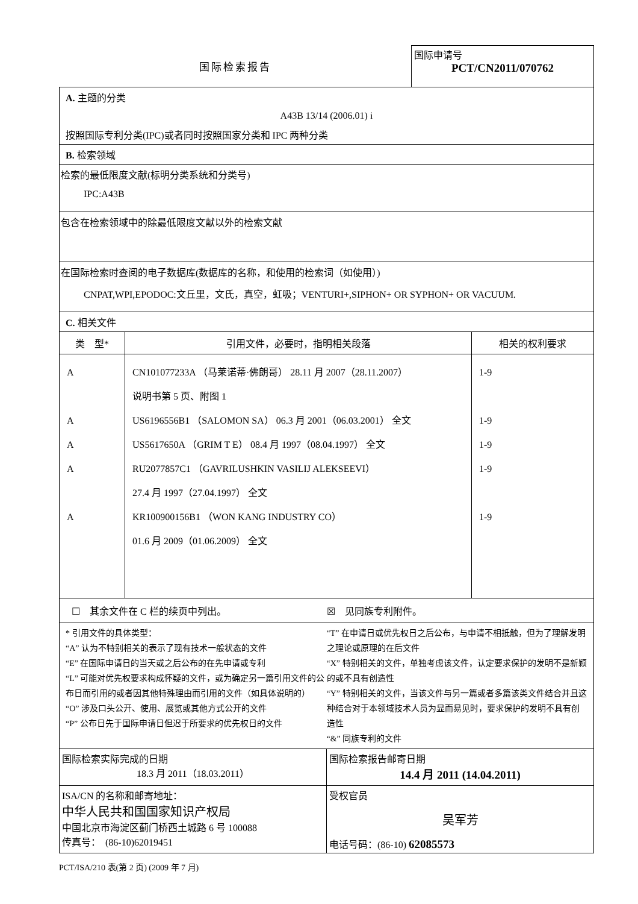国际检索报告
国际申请号
PCT/CN2011/070762
A. 主题的分类
A43B 13/14 (2006.01) i
按照国际专利分类(IPC)或者同时按照国家分类和 IPC 两种分类
B. 检索领域
检索的最低限度文献(标明分类系统和分类号)
IPC:A43B
包含在检索领域中的除最低限度文献以外的检索文献
在国际检索时查阅的电子数据库(数据库的名称，和使用的检索词（如使用）)
CNPAT,WPI,EPODOC:文丘里，文氏，真空，虹吸；VENTURI+,SIPHON+ OR SYPHON+ OR VACUUM.
C. 相关文件
| 类 型* | 引用文件，必要时，指明相关段落 | 相关的权利要求 |
| --- | --- | --- |
| A A A A A | CN101077233A （马莱诺蒂·佛朗哥） 28.11 月 2007（28.11.2007） 说明书第 5 页、附图 1 US6196556B1 （SALOMON SA） 06.3 月 2001（06.03.2001） 全文 US5617650A （GRIM T E） 08.4 月 1997（08.04.1997） 全文 RU2077857C1 （GAVRILUSHKIN VASILIJ ALEKSEEVI） 27.4 月 1997（27.04.1997） 全文 KR100900156B1 （WON KANG INDUSTRY CO） 01.6 月 2009（01.06.2009） 全文 | 1-9 1-9 1-9 1-9 1-9 |
☐　其余文件在 C 栏的续页中列出。 ☒　见同族专利附件。
* 引用文件的具体类型：
“A” 认为不特别相关的表示了现有技术一般状态的文件
“E” 在国际申请日的当天或之后公布的在先申请或专利
“L” 可能对优先权要求构成怀疑的文件，或为确定另一篇引用文件的公布日而引用的或者因其他特殊理由而引用的文件（如具体说明的）
“O” 涉及口头公开、使用、展览或其他方式公开的文件
“P” 公布日先于国际申请日但迟于所要求的优先权日的文件
“T” 在申请日或优先权日之后公布，与申请不相抵触，但为了理解发明之理论或原理的在后文件
“X” 特别相关的文件，单独考虑该文件，认定要求保护的发明不是新颖的或不具有创造性
“Y” 特别相关的文件，当该文件与另一篇或者多篇该类文件结合并且这种结合对于本领域技术人员为显而易见时，要求保护的发明不具有创造性
“&” 同族专利的文件
| 国际检索实际完成的日期 18.3 月 2011（18.03.2011） | 国际检索报告邮寄日期 14.4 月 2011 (14.04.2011) |
| ISA/CN 的名称和邮寄地址： 中华人民共和国国家知识产权局 中国北京市海淀区蓟门桥西土城路 6 号 100088 传真号： (86-10)62019451 | 受权官员 吴军芳 电话号码：(86-10) 62085573 |
PCT/ISA/210 表(第 2 页) (2009 年 7 月)